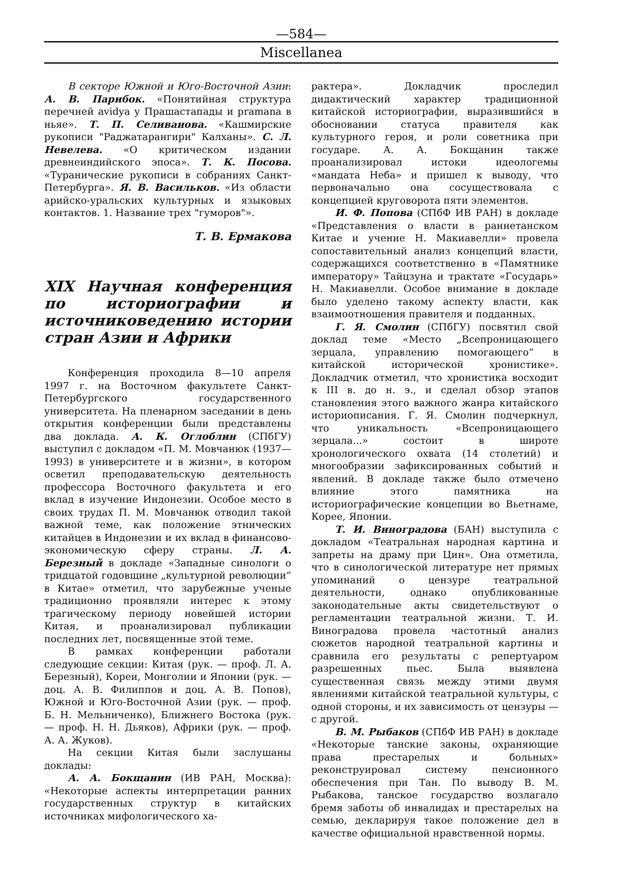—584—
Miscellanea
В секторе Южной и Юго-Восточной Азии: А. В. Парибок. «Понятийная структура перечней avidya у Прашастапады и pramana в ньяе». Т. П. Селиванова. «Кашмирские рукописи "Раджатарангири" Калханы». С. Л. Невелева. «О критическом издании древнеиндийского эпоса». Т. К. Посова. «Туранические рукописи в собраниях Санкт-Петербурга». Я. В. Васильков. «Из области арийско-уральских культурных и языковых контактов. 1. Название трех "гуморов"».
Т. В. Ермакова
XIX Научная конференция по историографии и источниковедению истории стран Азии и Африки
Конференция проходила 8—10 апреля 1997 г. на Восточном факультете Санкт-Петербургского государственного университета. На пленарном заседании в день открытия конференции были представлены два доклада. А. К. Оглоблин (СПбГУ) выступил с докладом «П. М. Мовчанюк (1937—1993) в университете и в жизни», в котором осветил преподавательскую деятельность профессора Восточного факультета и его вклад в изучение Индонезии. Особое место в своих трудах П. М. Мовчанюк отводил такой важной теме, как положение этнических китайцев в Индонезии и их вклад в финансово-экономическую сферу страны. Л. А. Березный в докладе «Западные синологи о тридцатой годовщине „культурной революции“ в Китае» отметил, что зарубежные ученые традиционно проявляли интерес к этому трагическому периоду новейшей истории Китая, и проанализировал публикации последних лет, посвященные этой теме.
В рамках конференции работали следующие секции: Китая (рук. — проф. Л. А. Березный), Кореи, Монголии и Японии (рук. — доц. А. В. Филиппов и доц. А. В. Попов), Южной и Юго-Восточной Азии (рук. — проф. Б. Н. Мельниченко), Ближнего Востока (рук. — проф. Н. Н. Дьяков), Африки (рук. — проф. А. А. Жуков).
На секции Китая были заслушаны доклады:
А. А. Бокщанин (ИВ РАН, Москва): «Некоторые аспекты интерпретации ранних государственных структур в китайских источниках мифологического ха-
рактера». Докладчик проследил дидактический характер традиционной китайской историографии, выразившийся в обосновании статуса правителя как культурного героя, и роли советника при государе. А. А. Бокщанин также проанализировал истоки идеологемы «мандата Неба» и пришел к выводу, что первоначально она сосуществовала с концепцией круговорота пяти элементов.
И. Ф. Попова (СПбФ ИВ РАН) в докладе «Представления о власти в раннетанском Китае и учение Н. Макиавелли» провела сопоставительный анализ концепций власти, содержащихся соответственно в «Памятнике императору» Тайцзуна и трактате «Государь» Н. Макиавелли. Особое внимание в докладе было уделено такому аспекту власти, как взаимоотношения правителя и подданных.
Г. Я. Смолин (СПбГУ) посвятил свой доклад теме «Место „Всепроницающего зерцала, управлению помогающего“ в китайской исторической хронистике». Докладчик отметил, что хронистика восходит к III в. до н. э., и сделал обзор этапов становления этого важного жанра китайского историописания. Г. Я. Смолин подчеркнул, что уникальность «Всепроницающего зерцала...» состоит в широте хронологического охвата (14 столетий) и многообразии зафиксированных событий и явлений. В докладе также было отмечено влияние этого памятника на историографические концепции во Вьетнаме, Корее, Японии.
Т. И. Виноградова (БАН) выступила с докладом «Театральная народная картина и запреты на драму при Цин». Она отметила, что в синологической литературе нет прямых упоминаний о цензуре театральной деятельности, однако опубликованные законодательные акты свидетельствуют о регламентации театральной жизни. Т. И. Виноградова провела частотный анализ сюжетов народной театральной картины и сравнила его результаты с репертуаром разрешенных пьес. Была выявлена существенная связь между этими двумя явлениями китайской театральной культуры, с одной стороны, и их зависимость от цензуры — с другой.
В. М. Рыбаков (СПбФ ИВ РАН) в докладе «Некоторые танские законы, охраняющие права престарелых и больных» реконструировал систему пенсионного обеспечения при Тан. По выводу В. М. Рыбакова, танское государство возлагало бремя заботы об инвалидах и престарелых на семью, декларируя такое положение дел в качестве официальной нравственной нормы.